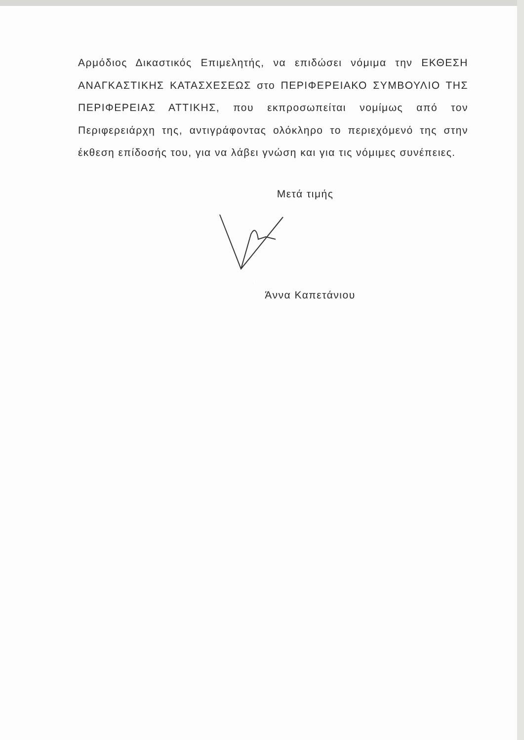Αρμόδιος Δικαστικός Επιμελητής, να επιδώσει νόμιμα την ΕΚΘΕΣΗ ΑΝΑΓΚΑΣΤΙΚΗΣ ΚΑΤΑΣΧΕΣΕΩΣ στο ΠΕΡΙΦΕΡΕΙΑΚΟ ΣΥΜΒΟΥΛΙΟ ΤΗΣ ΠΕΡΙΦΕΡΕΙΑΣ ΑΤΤΙΚΗΣ, που εκπροσωπείται νομίμως από τον Περιφερειάρχη της, αντιγράφοντας ολόκληρο το περιεχόμενό της στην έκθεση επίδοσής του, για να λάβει γνώση και για τις νόμιμες συνέπειες.
Μετά τιμής
Άννα Καπετάνιου